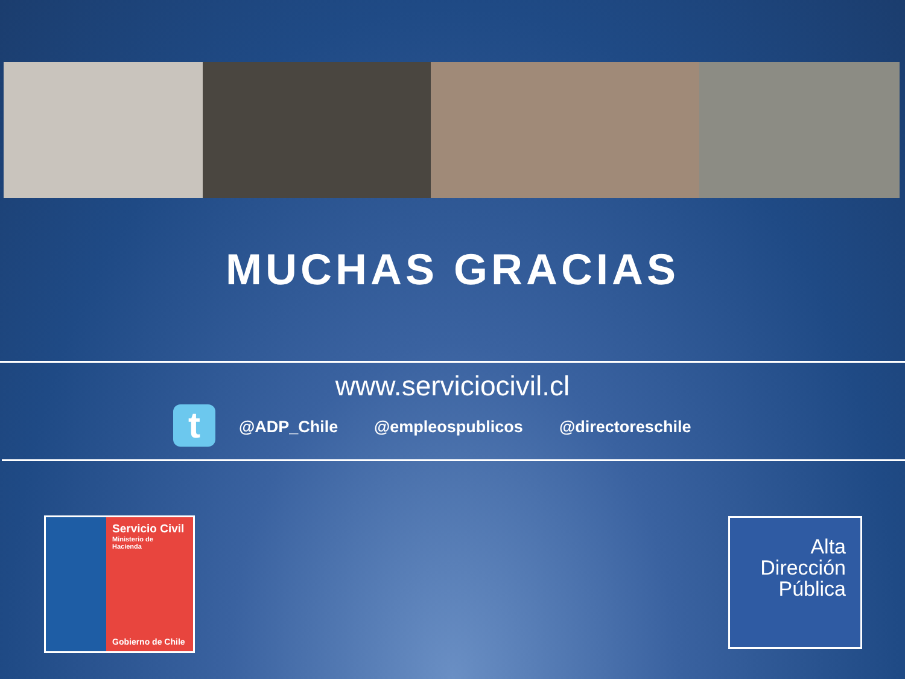MUCHAS GRACIAS
www.serviciocivil.cl
t @ADP_Chile @empleospublicos @directoreschile
Servicio Civil
Ministerio de
Hacienda
Gobierno de Chile
Alta
Dirección
Pública